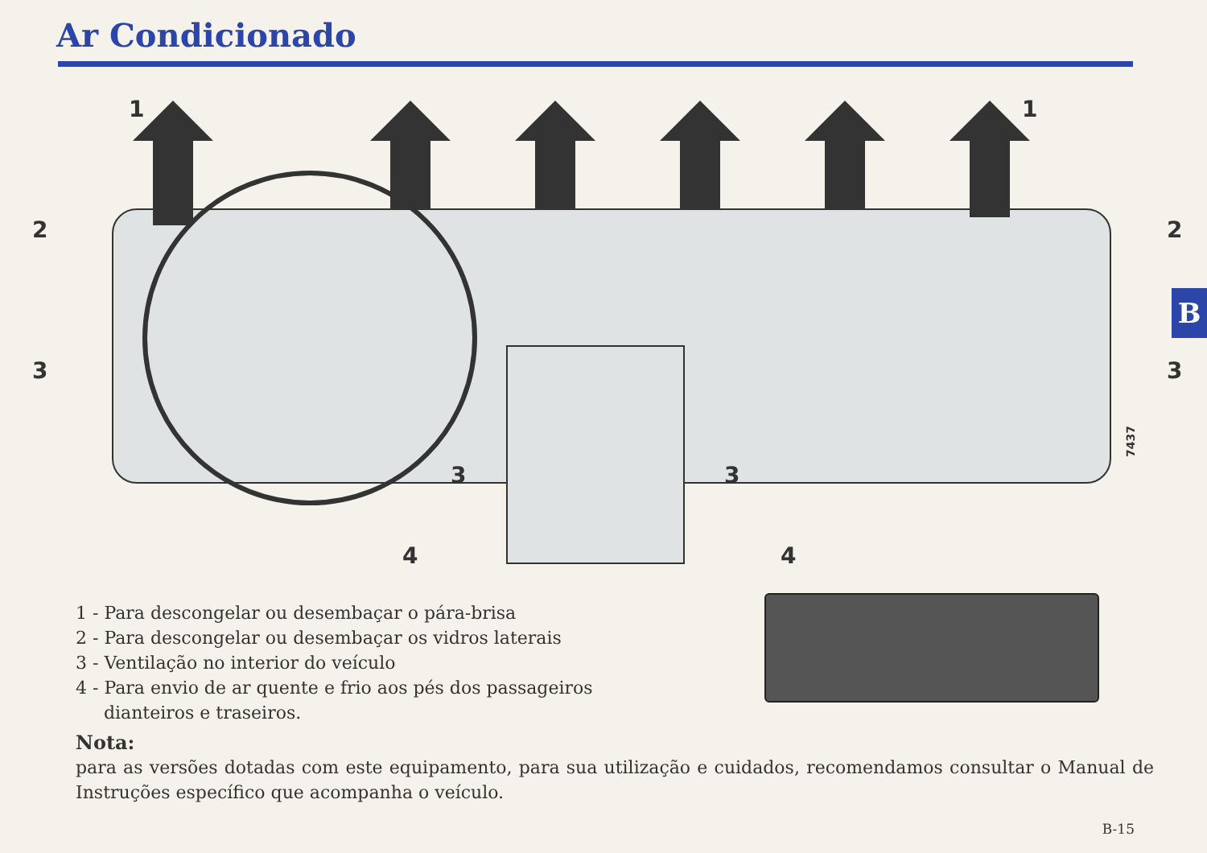Ar Condicionado
B
1
1
2
2
3
3
3
3
4
4
7437
1 - Para descongelar ou desembaçar o pára-brisa
2 - Para descongelar ou desembaçar os vidros laterais
3 - Ventilação no interior do veículo
4 - Para envio de ar quente e frio aos pés dos passageiros
dianteiros e traseiros.
Nota:
para as versões dotadas com este equipamento, para sua utilização e cuidados, recomendamos consultar o Manual de Instruções específico que acompanha o veículo.
B-15